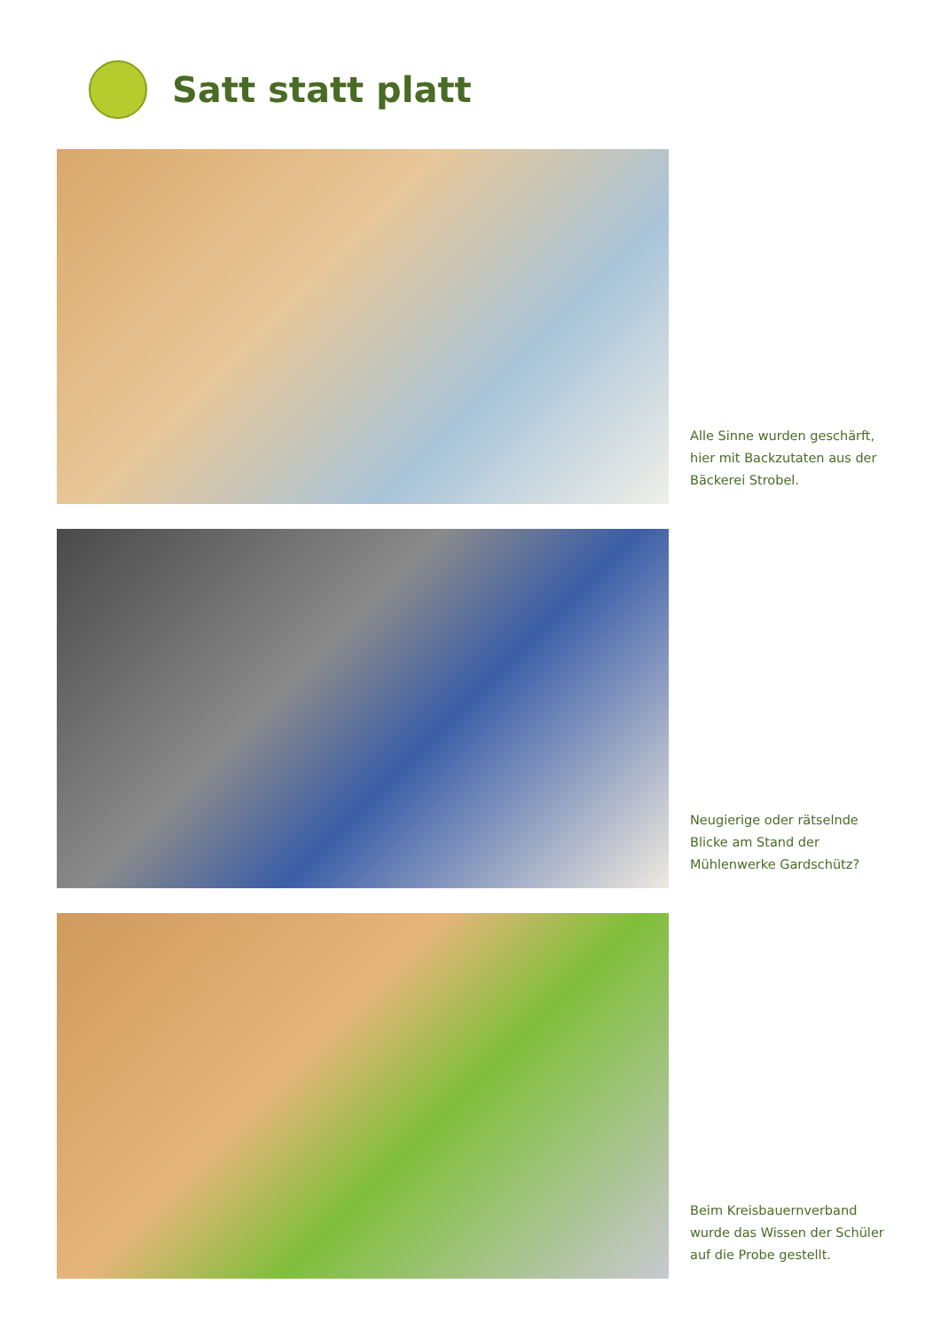Satt statt platt
Alle Sinne wurden geschärft,
hier mit Backzutaten aus der
Bäckerei Strobel.
Neugierige oder rätselnde
Blicke am Stand der
Mühlenwerke Gardschütz?
Beim Kreisbauernverband
wurde das Wissen der Schüler
auf die Probe gestellt.